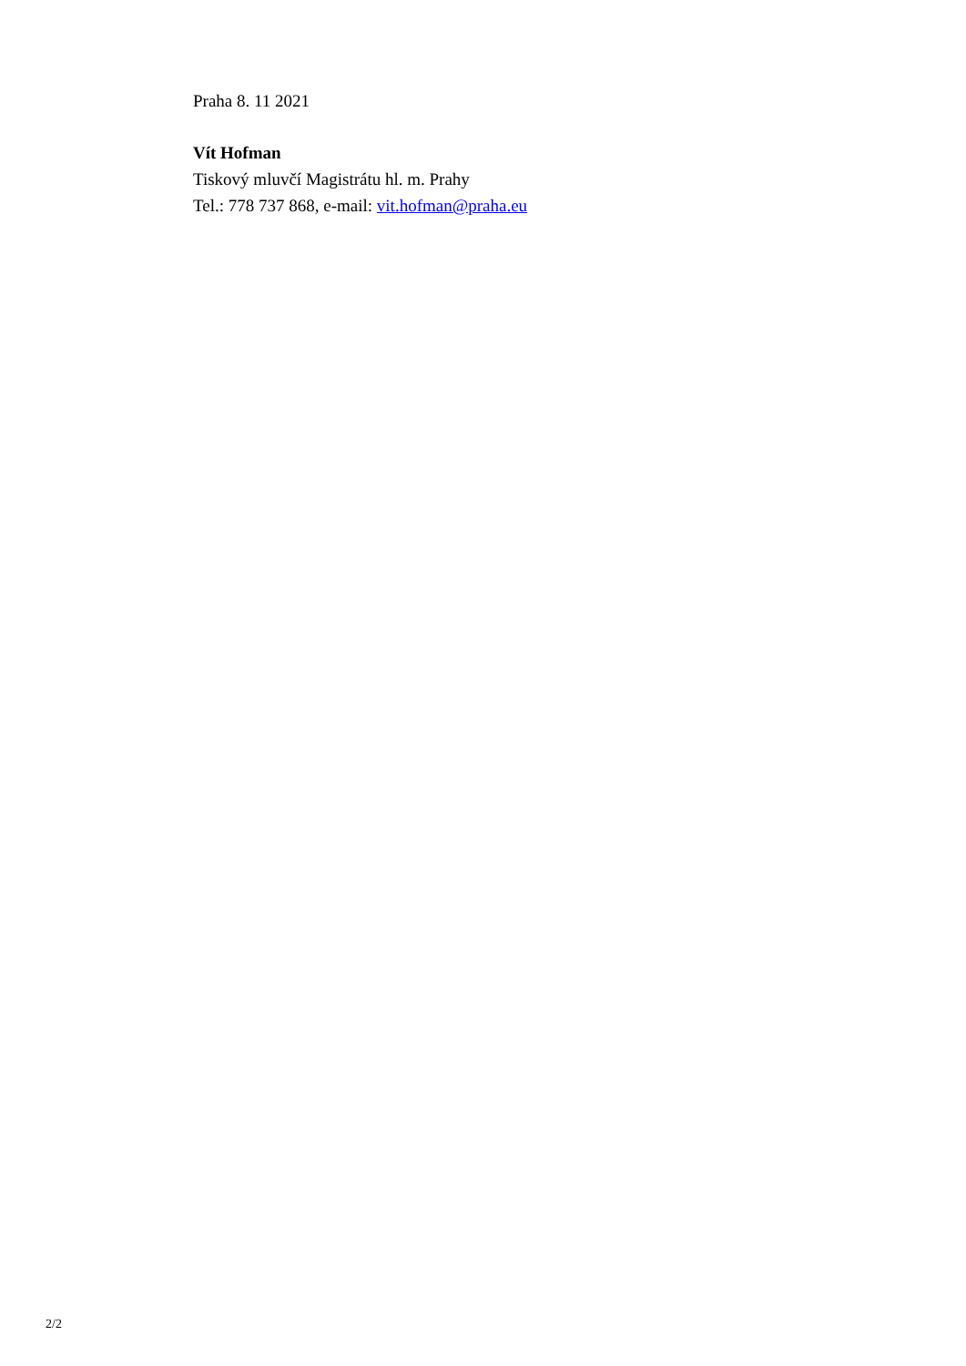Praha 8. 11 2021
Vít Hofman
Tiskový mluvčí Magistrátu hl. m. Prahy
Tel.: 778 737 868, e-mail: vit.hofman@praha.eu
2/2